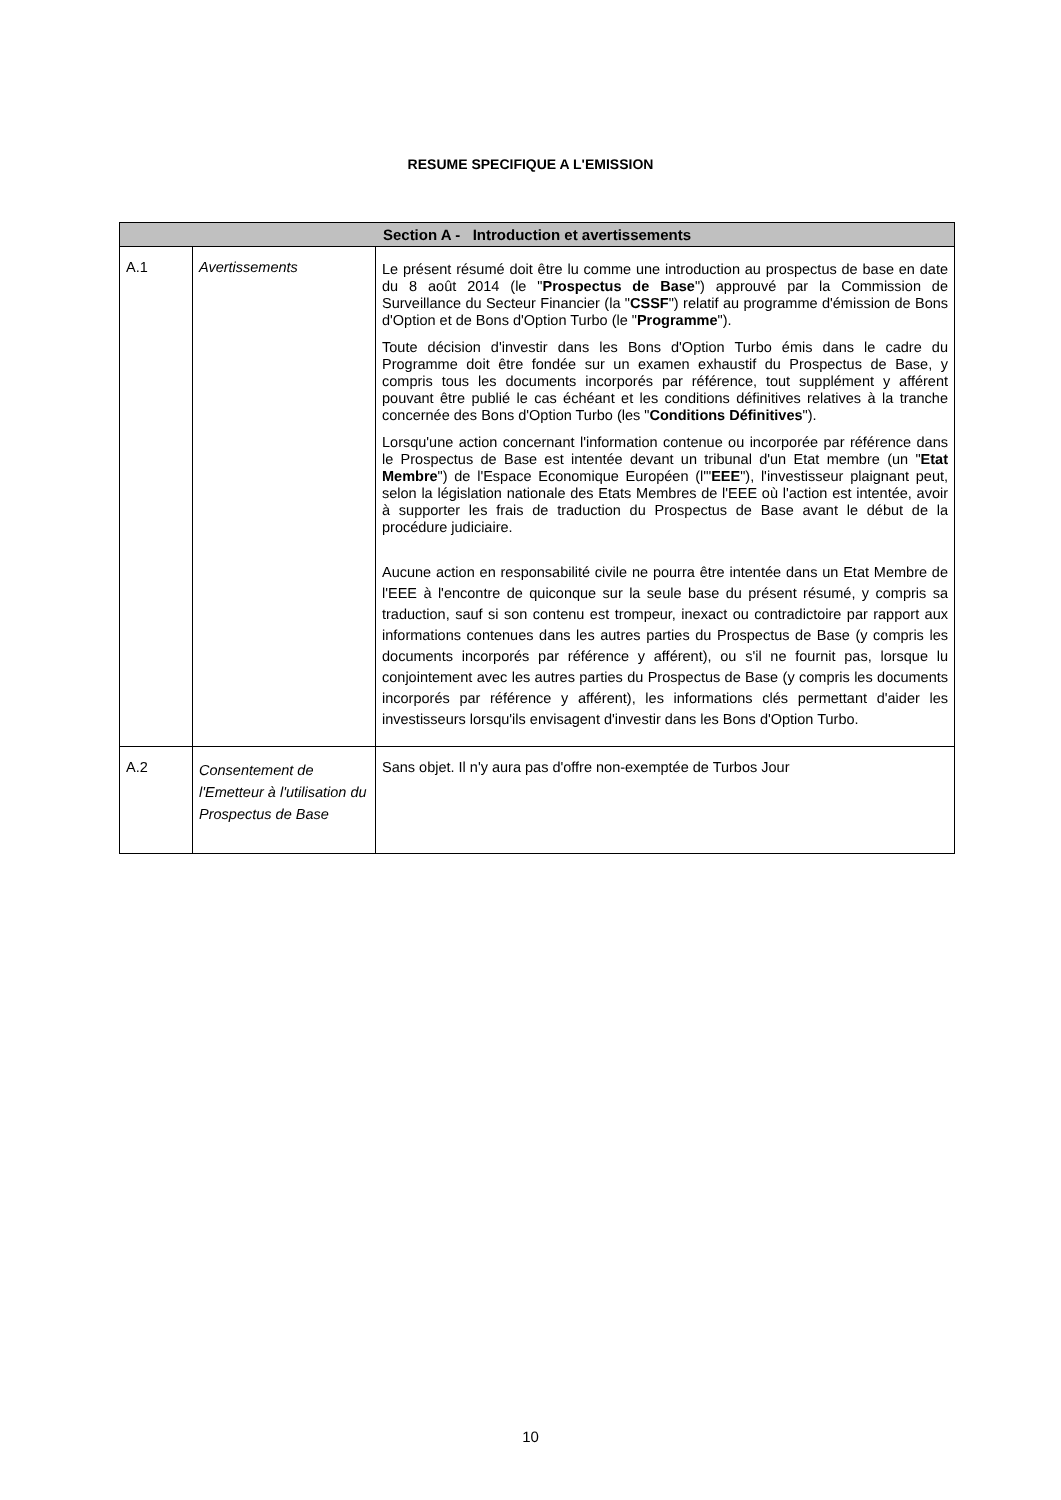RESUME SPECIFIQUE A L'EMISSION
| Section A - Introduction et avertissements | | |
| --- | --- | --- |
| A.1 | Avertissements | Le présent résumé doit être lu comme une introduction au prospectus de base en date du 8 août 2014 (le " Prospectus de Base ") approuvé par la Commission de Surveillance du Secteur Financier (la " CSSF ") relatif au programme d'émission de Bons d'Option et de Bons d'Option Turbo (le " Programme "). Toute décision d'investir dans les Bons d'Option Turbo émis dans le cadre du Programme doit être fondée sur un examen exhaustif du Prospectus de Base, y compris tous les documents incorporés par référence, tout supplément y afférent pouvant être publié le cas échéant et les conditions définitives relatives à la tranche concernée des Bons d'Option Turbo (les " Conditions Définitives "). Lorsqu'une action concernant l'information contenue ou incorporée par référence dans le Prospectus de Base est intentée devant un tribunal d'un Etat membre (un " Etat Membre ") de l'Espace Economique Européen (l'" EEE "), l'investisseur plaignant peut, selon la législation nationale des Etats Membres de l'EEE où l'action est intentée, avoir à supporter les frais de traduction du Prospectus de Base avant le début de la procédure judiciaire. Aucune action en responsabilité civile ne pourra être intentée dans un Etat Membre de l'EEE à l'encontre de quiconque sur la seule base du présent résumé, y compris sa traduction, sauf si son contenu est trompeur, inexact ou contradictoire par rapport aux informations contenues dans les autres parties du Prospectus de Base (y compris les documents incorporés par référence y afférent), ou s'il ne fournit pas, lorsque lu conjointement avec les autres parties du Prospectus de Base (y compris les documents incorporés par référence y afférent), les informations clés permettant d'aider les investisseurs lorsqu'ils envisagent d'investir dans les Bons d'Option Turbo. |
| A.2 | Consentement de l'Emetteur à l'utilisation du Prospectus de Base | Sans objet. Il n'y aura pas d'offre non-exemptée de Turbos Jour |
10